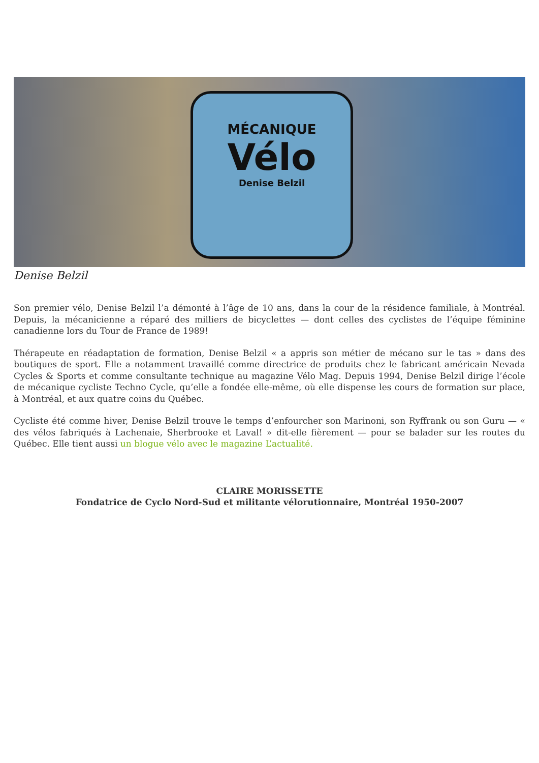MÉCANIQUE
Vélo
Denise Belzil
Denise Belzil
Son premier vélo, Denise Belzil l’a démonté à l’âge de 10 ans, dans la cour de la résidence familiale, à Montréal. Depuis, la mécanicienne a réparé des milliers de bicyclettes — dont celles des cyclistes de l’équipe féminine canadienne lors du Tour de France de 1989!
Thérapeute en réadaptation de formation, Denise Belzil « a appris son métier de mécano sur le tas » dans des boutiques de sport. Elle a notamment travaillé comme directrice de produits chez le fabricant américain Nevada Cycles & Sports et comme consultante technique au magazine Vélo Mag. Depuis 1994, Denise Belzil dirige l’école de mécanique cycliste Techno Cycle, qu’elle a fondée elle-même, où elle dispense les cours de formation sur place, à Montréal, et aux quatre coins du Québec.
Cycliste été comme hiver, Denise Belzil trouve le temps d’enfourcher son Marinoni, son Ryffrank ou son Guru — « des vélos fabriqués à Lachenaie, Sherbrooke et Laval! » dit-elle fièrement — pour se balader sur les routes du Québec. Elle tient aussi un blogue vélo avec le magazine L’actualité.
CLAIRE MORISSETTE
Fondatrice de Cyclo Nord-Sud et militante vélorutionnaire, Montréal 1950-2007